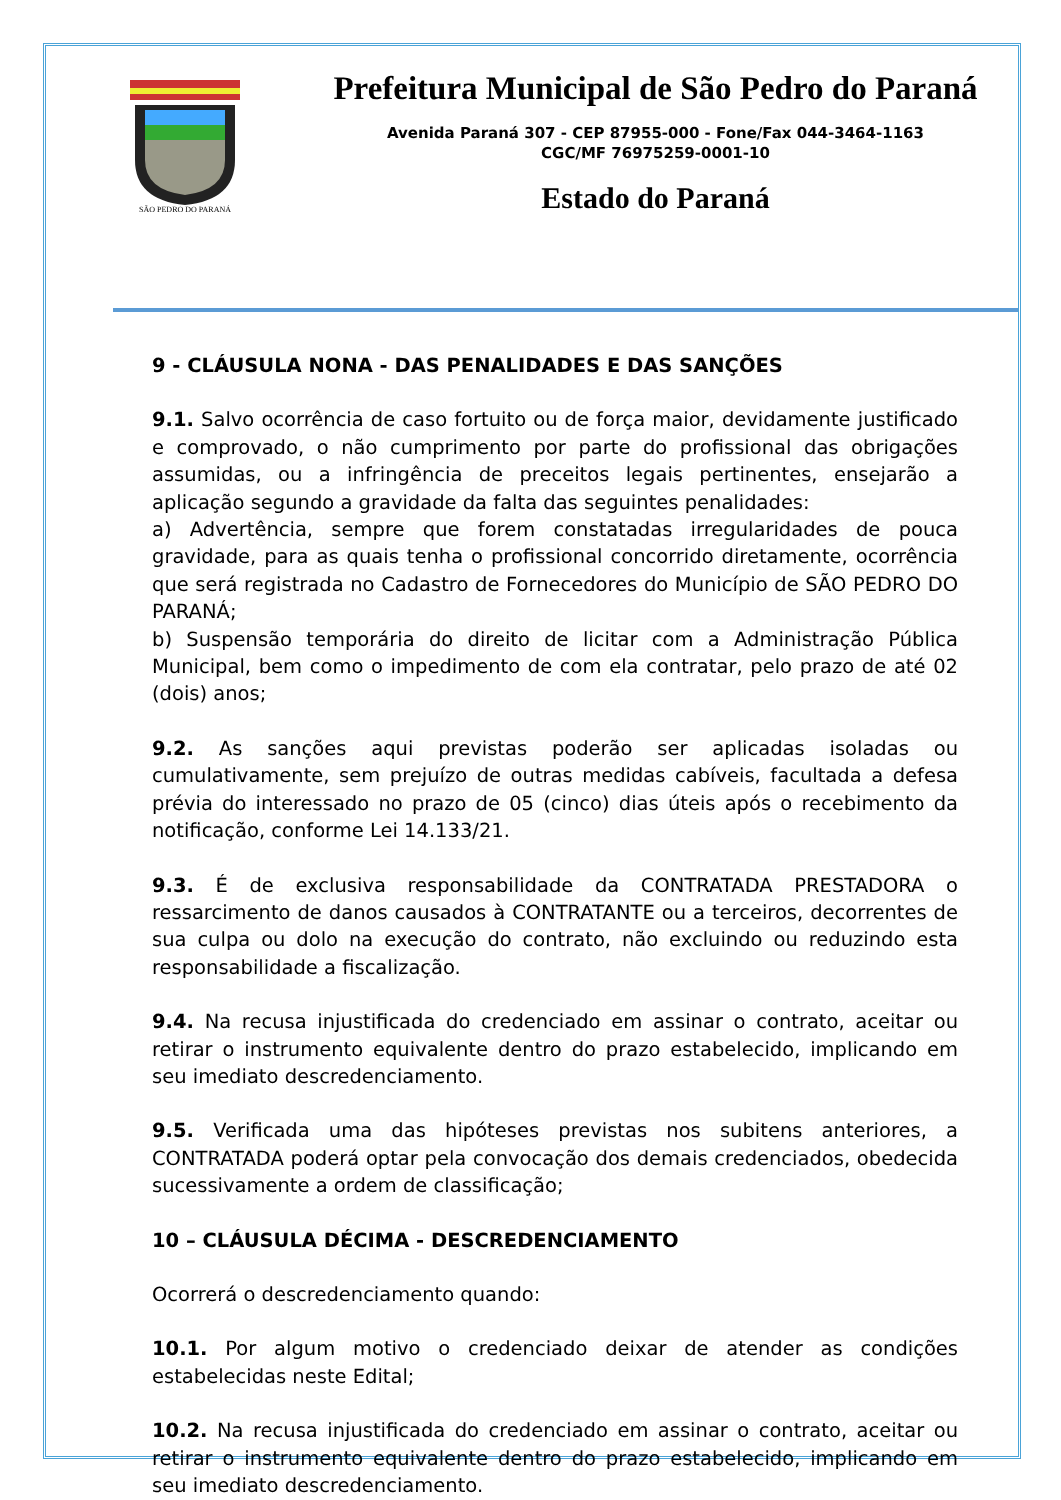SÃO PEDRO DO PARANÁ
Prefeitura Municipal de São Pedro do Paraná
Avenida Paraná 307 - CEP 87955-000 - Fone/Fax 044-3464-1163
CGC/MF 76975259-0001-10
Estado do Paraná
9 - CLÁUSULA NONA - DAS PENALIDADES E DAS SANÇÕES
9.1. Salvo ocorrência de caso fortuito ou de força maior, devidamente justificado e comprovado, o não cumprimento por parte do profissional das obrigações assumidas, ou a infringência de preceitos legais pertinentes, ensejarão a aplicação segundo a gravidade da falta das seguintes penalidades:
a) Advertência, sempre que forem constatadas irregularidades de pouca gravidade, para as quais tenha o profissional concorrido diretamente, ocorrência que será registrada no Cadastro de Fornecedores do Município de SÃO PEDRO DO PARANÁ;
b) Suspensão temporária do direito de licitar com a Administração Pública Municipal, bem como o impedimento de com ela contratar, pelo prazo de até 02 (dois) anos;
9.2. As sanções aqui previstas poderão ser aplicadas isoladas ou cumulativamente, sem prejuízo de outras medidas cabíveis, facultada a defesa prévia do interessado no prazo de 05 (cinco) dias úteis após o recebimento da notificação, conforme Lei 14.133/21.
9.3. É de exclusiva responsabilidade da CONTRATADA PRESTADORA o ressarcimento de danos causados à CONTRATANTE ou a terceiros, decorrentes de sua culpa ou dolo na execução do contrato, não excluindo ou reduzindo esta responsabilidade a fiscalização.
9.4. Na recusa injustificada do credenciado em assinar o contrato, aceitar ou retirar o instrumento equivalente dentro do prazo estabelecido, implicando em seu imediato descredenciamento.
9.5. Verificada uma das hipóteses previstas nos subitens anteriores, a CONTRATADA poderá optar pela convocação dos demais credenciados, obedecida sucessivamente a ordem de classificação;
10 – CLÁUSULA DÉCIMA - DESCREDENCIAMENTO
Ocorrerá o descredenciamento quando:
10.1. Por algum motivo o credenciado deixar de atender as condições estabelecidas neste Edital;
10.2. Na recusa injustificada do credenciado em assinar o contrato, aceitar ou retirar o instrumento equivalente dentro do prazo estabelecido, implicando em seu imediato descredenciamento.